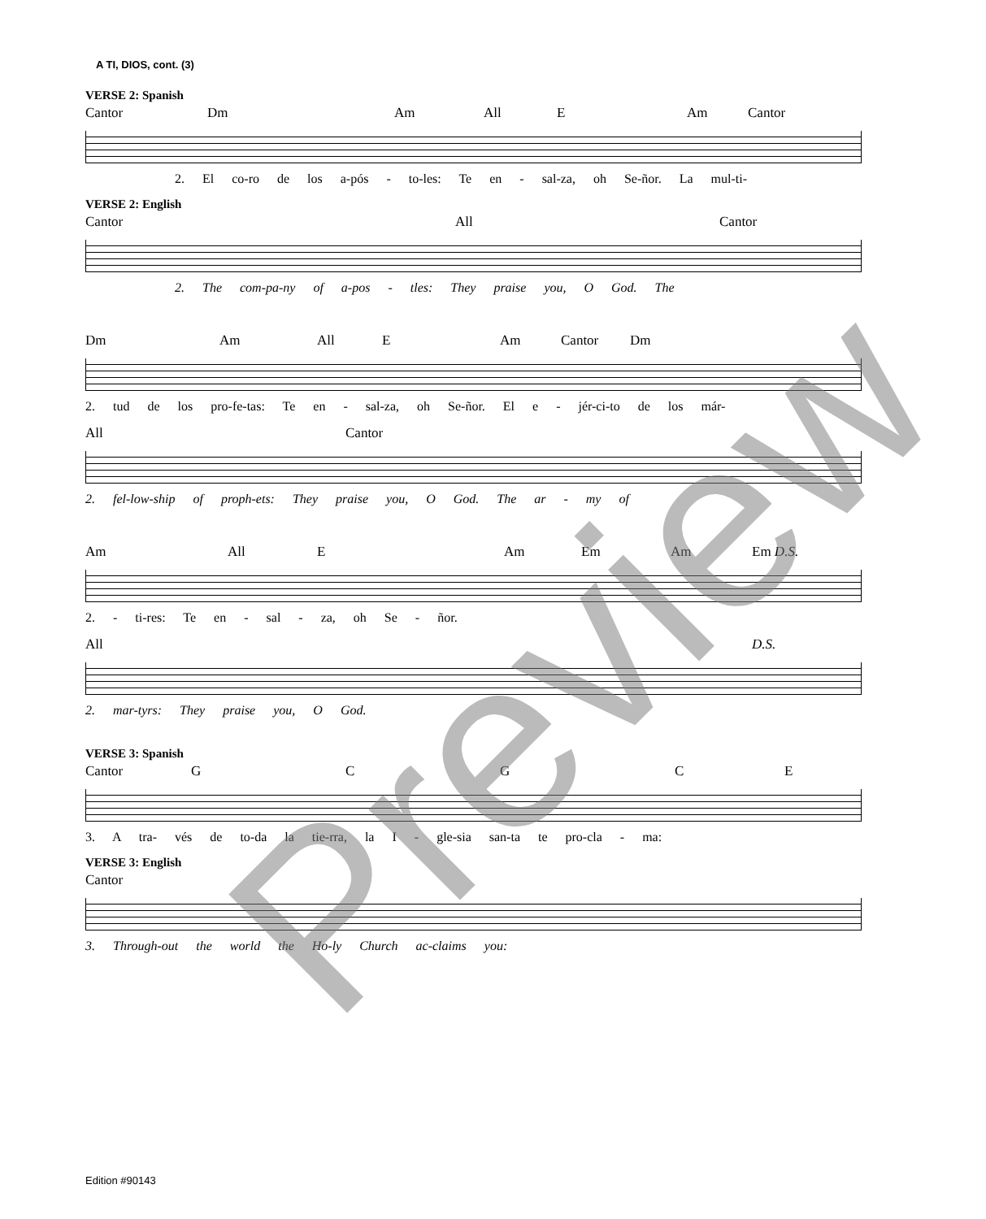A TI, DIOS, cont. (3)
VERSE 2: Spanish
Cantor Dm Am All E Am Cantor
2. El co-ro de los a-pós - to-les: Te en - sal-za, oh Se-ñor. La mul-ti-
VERSE 2: English
Cantor All Cantor
2. The com-pa-ny of a-pos - tles: They praise you, O God. The
Dm Am All E Am Cantor Dm
2. tud de los pro-fe-tas: Te en - sal-za, oh Se-ñor. El e - jér-ci-to de los már-
All Cantor
2. fel-low-ship of proph-ets: They praise you, O God. The ar - my of
Am All E Am Em Am Em D.S.
2. - ti-res: Te en - sal - za, oh Se - ñor.
All D.S.
2. mar-tyrs: They praise you, O God.
VERSE 3: Spanish
Cantor GCGCE
3. A tra- vés de to-da la tie-rra, la I - gle-sia san-ta te pro-cla - ma:
VERSE 3: English
Cantor
3. Through-out the world the Ho-ly Church ac-claims you:
Preview
Edition #90143